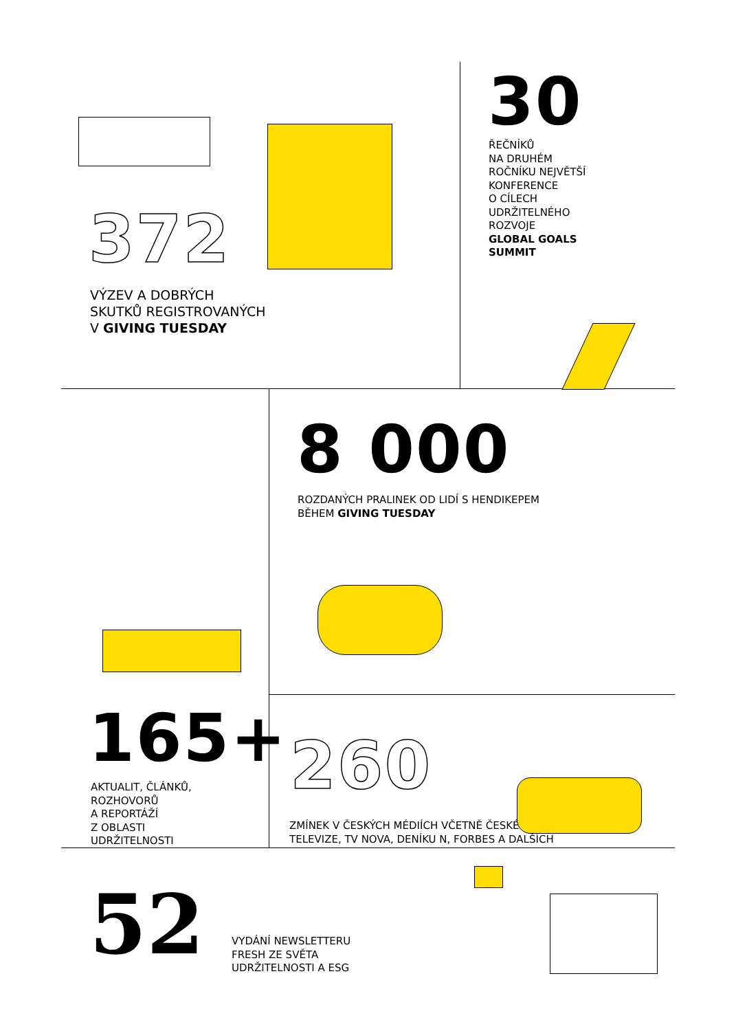372
VÝZEV A DOBRÝCH
SKUTKŮ REGISTROVANÝCH
V GIVING TUESDAY
30
ŘEČNÍKŮ
NA DRUHÉM
ROČNÍKU NEJVĚTŠÍ
KONFERENCE
O CÍLECH
UDRŽITELNÉHO
ROZVOJE
GLOBAL GOALS
SUMMIT
165+
AKTUALIT, ČLÁNKŮ,
ROZHOVORŮ
A REPORTÁŽÍ
Z OBLASTI
UDRŽITELNOSTI
8 000
ROZDANÝCH PRALINEK OD LIDÍ S HENDIKEPEM
BĚHEM GIVING TUESDAY
260
ZMÍNEK V ČESKÝCH MÉDIÍCH VČETNĚ ČESKÉ
TELEVIZE, TV NOVA, DENÍKU N, FORBES A DALŠÍCH
52
VYDÁNÍ NEWSLETTERU
FRESH ZE SVĚTA
UDRŽITELNOSTI A ESG